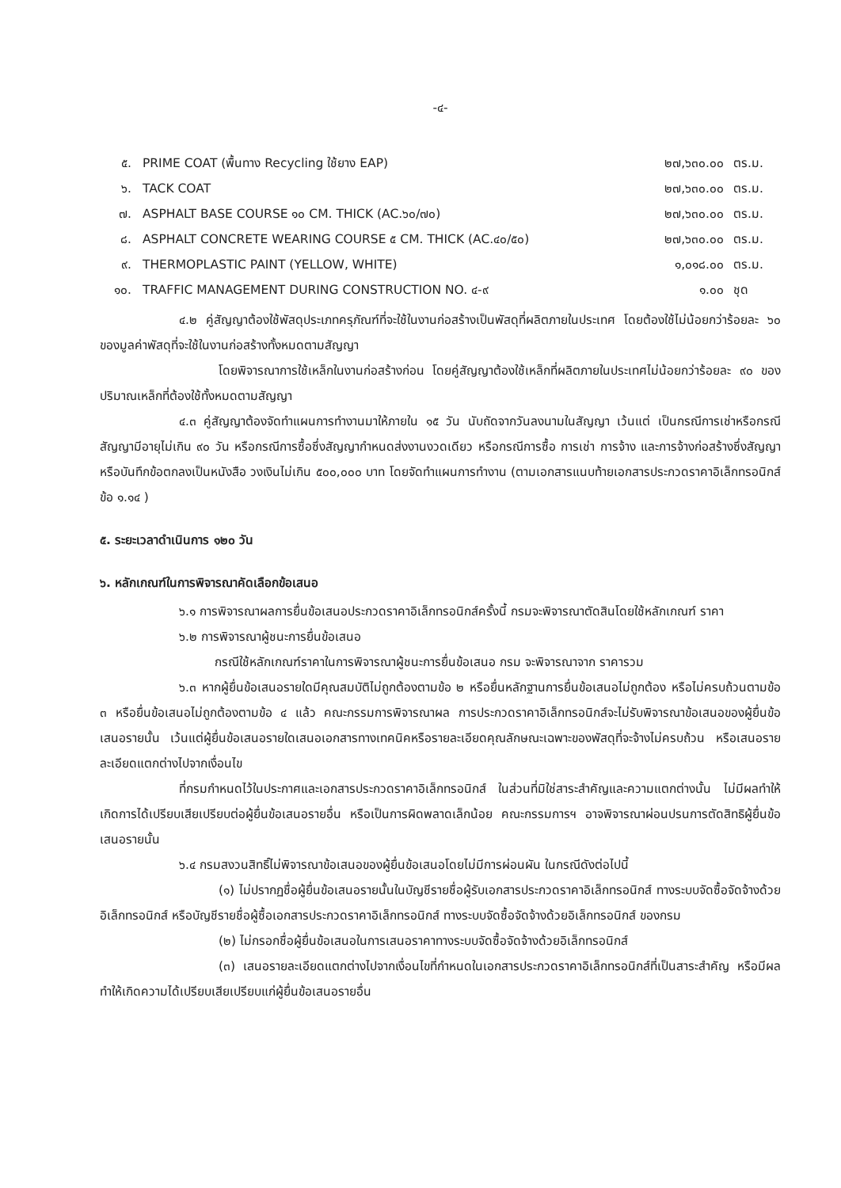-๔-
| ๕. | PRIME COAT (พื้นทาง Recycling ใช้ยาง EAP) | ๒๗,๖๓๐.๐๐ | ตร.ม. |
| ๖. | TACK COAT | ๒๗,๖๓๐.๐๐ | ตร.ม. |
| ๗. | ASPHALT BASE COURSE ๑๐ CM. THICK (AC.๖๐/๗๐) | ๒๗,๖๓๐.๐๐ | ตร.ม. |
| ๘. | ASPHALT CONCRETE WEARING COURSE ๕ CM. THICK (AC.๔๐/๕๐) | ๒๗,๖๓๐.๐๐ | ตร.ม. |
| ๙. | THERMOPLASTIC PAINT (YELLOW, WHITE) | ๑,๐๑๘.๐๐ | ตร.ม. |
| ๑๐. | TRAFFIC MANAGEMENT DURING CONSTRUCTION NO. ๔-๙ | ๑.๐๐ | ชุด |
๔.๒ คู่สัญญาต้องใช้พัสดุประเภทครุภัณฑ์ที่จะใช้ในงานก่อสร้างเป็นพัสดุที่ผลิตภายในประเทศ โดยต้องใช้ไม่น้อยกว่าร้อยละ ๖๐ ของมูลค่าพัสดุที่จะใช้ในงานก่อสร้างทั้งหมดตามสัญญา
โดยพิจารณาการใช้เหล็กในงานก่อสร้างก่อน โดยคู่สัญญาต้องใช้เหล็กที่ผลิตภายในประเทศไม่น้อยกว่าร้อยละ ๙๐ ของปริมาณเหล็กที่ต้องใช้ทั้งหมดตามสัญญา
๔.๓ คู่สัญญาต้องจัดทำแผนการทำงานมาให้ภายใน ๑๕ วัน นับถัดจากวันลงนามในสัญญา เว้นแต่ เป็นกรณีการเช่าหรือกรณีสัญญามีอายุไม่เกิน ๙๐ วัน หรือกรณีการซื้อซึ่งสัญญากำหนดส่งงานงวดเดียว หรือกรณีการซื้อ การเช่า การจ้าง และการจ้างก่อสร้างซึ่งสัญญาหรือบันทึกข้อตกลงเป็นหนังสือ วงเงินไม่เกิน ๕๐๐,๐๐๐ บาท โดยจัดทำแผนการทำงาน (ตามเอกสารแนบท้ายเอกสารประกวดราคาอิเล็กทรอนิกส์ ข้อ ๑.๑๔ )
๕. ระยะเวลาดำเนินการ ๑๒๐ วัน
๖. หลักเกณฑ์ในการพิจารณาคัดเลือกข้อเสนอ
๖.๑ การพิจารณาผลการยื่นข้อเสนอประกวดราคาอิเล็กทรอนิกส์ครั้งนี้ กรมจะพิจารณาตัดสินโดยใช้หลักเกณฑ์ ราคา
๖.๒ การพิจารณาผู้ชนะการยื่นข้อเสนอ
กรณีใช้หลักเกณฑ์ราคาในการพิจารณาผู้ชนะการยื่นข้อเสนอ กรม จะพิจารณาจาก ราคารวม
๖.๓ หากผู้ยื่นข้อเสนอรายใดมีคุณสมบัติไม่ถูกต้องตามข้อ ๒ หรือยื่นหลักฐานการยื่นข้อเสนอไม่ถูกต้อง หรือไม่ครบถ้วนตามข้อ ๓ หรือยื่นข้อเสนอไม่ถูกต้องตามข้อ ๔ แล้ว คณะกรรมการพิจารณาผล การประกวดราคาอิเล็กทรอนิกส์จะไม่รับพิจารณาข้อเสนอของผู้ยื่นข้อเสนอรายนั้น เว้นแต่ผู้ยื่นข้อเสนอรายใดเสนอเอกสารทางเทคนิคหรือรายละเอียดคุณลักษณะเฉพาะของพัสดุที่จะจ้างไม่ครบถ้วน หรือเสนอรายละเอียดแตกต่างไปจากเงื่อนไข
ที่กรมกำหนดไว้ในประกาศและเอกสารประกวดราคาอิเล็กทรอนิกส์ ในส่วนที่มิใช่สาระสำคัญและความแตกต่างนั้น ไม่มีผลทำให้เกิดการได้เปรียบเสียเปรียบต่อผู้ยื่นข้อเสนอรายอื่น หรือเป็นการผิดพลาดเล็กน้อย คณะกรรมการฯ อาจพิจารณาผ่อนปรนการตัดสิทธิผู้ยื่นข้อเสนอรายนั้น
๖.๔ กรมสงวนสิทธิ์ไม่พิจารณาข้อเสนอของผู้ยื่นข้อเสนอโดยไม่มีการผ่อนผัน ในกรณีดังต่อไปนี้
(๑) ไม่ปรากฏชื่อผู้ยื่นข้อเสนอรายนั้นในบัญชีรายชื่อผู้รับเอกสารประกวดราคาอิเล็กทรอนิกส์ ทางระบบจัดซื้อจัดจ้างด้วยอิเล็กทรอนิกส์ หรือบัญชีรายชื่อผู้ซื้อเอกสารประกวดราคาอิเล็กทรอนิกส์ ทางระบบจัดซื้อจัดจ้างด้วยอิเล็กทรอนิกส์ ของกรม
(๒) ไม่กรอกชื่อผู้ยื่นข้อเสนอในการเสนอราคาทางระบบจัดซื้อจัดจ้างด้วยอิเล็กทรอนิกส์
(๓) เสนอรายละเอียดแตกต่างไปจากเงื่อนไขที่กำหนดในเอกสารประกวดราคาอิเล็กทรอนิกส์ที่เป็นสาระสำคัญ หรือมีผลทำให้เกิดความได้เปรียบเสียเปรียบแก่ผู้ยื่นข้อเสนอรายอื่น